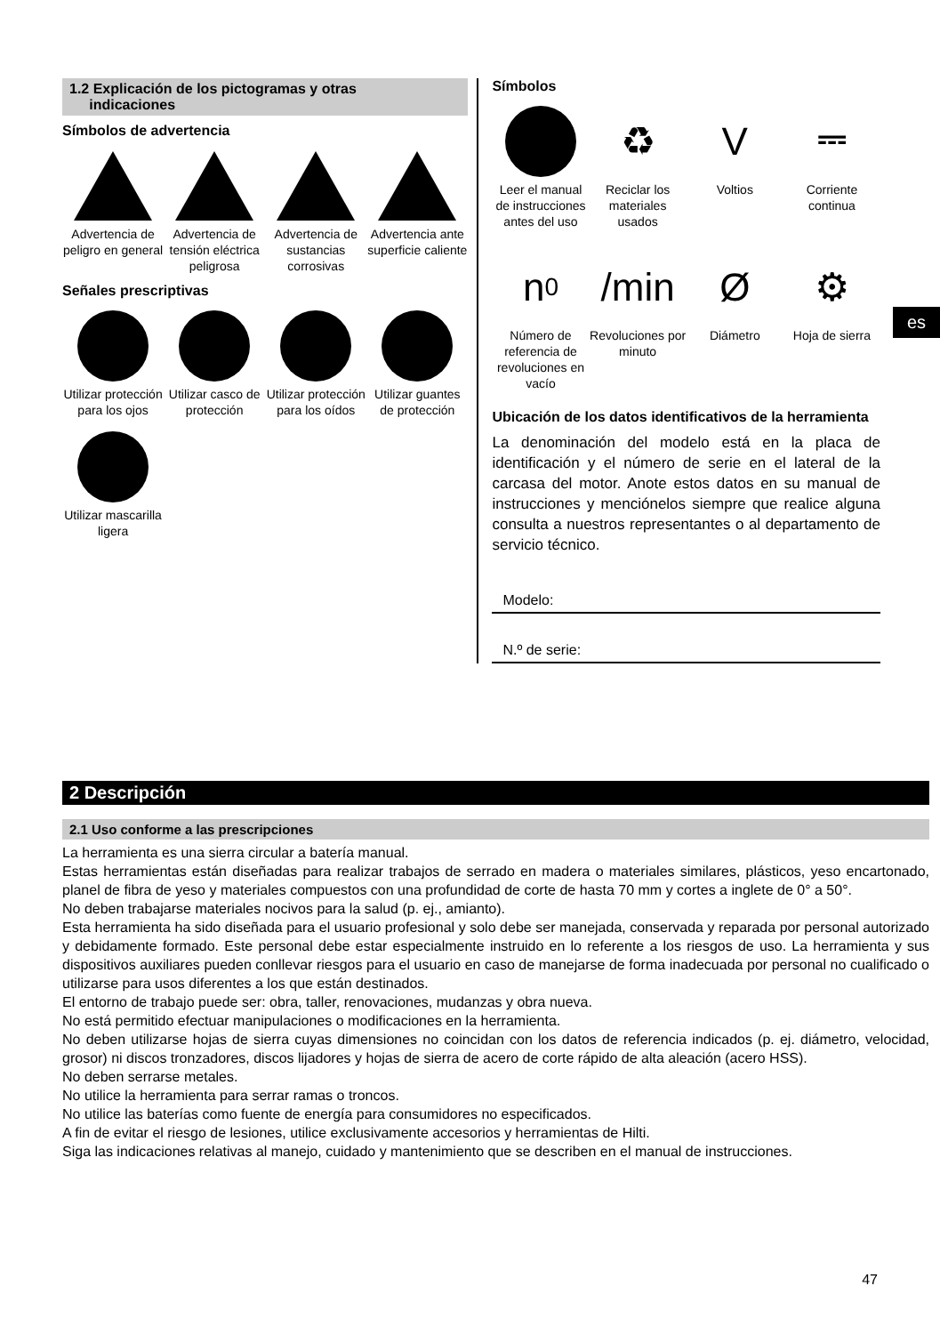1.2 Explicación de los pictogramas y otras
indicaciones
Símbolos de advertencia
Advertencia de peligro en general
Advertencia de tensión eléctrica peligrosa
Advertencia de sustancias corrosivas
Advertencia ante superficie caliente
Señales prescriptivas
Utilizar protección para los ojos
Utilizar casco de protección
Utilizar protección para los oídos
Utilizar guantes de protección
Utilizar mascarilla ligera
Símbolos
Leer el manual de instrucciones antes del uso
♻
Reciclar los materiales usados
V
Voltios
⎓
Corriente continua
n<sub>0</sub>
Número de referencia de revoluciones en vacío
/min
Revoluciones por minuto
Ø
Diámetro
⚙
Hoja de sierra
Ubicación de los datos identificativos de la herramienta
La denominación del modelo está en la placa de identificación y el número de serie en el lateral de la carcasa del motor. Anote estos datos en su manual de instrucciones y menciónelos siempre que realice alguna consulta a nuestros representantes o al departamento de servicio técnico.
Modelo:
N.º de serie:
es
2 Descripción
2.1 Uso conforme a las prescripciones
La herramienta es una sierra circular a batería manual.
Estas herramientas están diseñadas para realizar trabajos de serrado en madera o materiales similares, plásticos, yeso encartonado, planel de fibra de yeso y materiales compuestos con una profundidad de corte de hasta 70 mm y cortes a inglete de 0° a 50°.
No deben trabajarse materiales nocivos para la salud (p. ej., amianto).
Esta herramienta ha sido diseñada para el usuario profesional y solo debe ser manejada, conservada y reparada por personal autorizado y debidamente formado. Este personal debe estar especialmente instruido en lo referente a los riesgos de uso. La herramienta y sus dispositivos auxiliares pueden conllevar riesgos para el usuario en caso de manejarse de forma inadecuada por personal no cualificado o utilizarse para usos diferentes a los que están destinados.
El entorno de trabajo puede ser: obra, taller, renovaciones, mudanzas y obra nueva.
No está permitido efectuar manipulaciones o modificaciones en la herramienta.
No deben utilizarse hojas de sierra cuyas dimensiones no coincidan con los datos de referencia indicados (p. ej. diámetro, velocidad, grosor) ni discos tronzadores, discos lijadores y hojas de sierra de acero de corte rápido de alta aleación (acero HSS).
No deben serrarse metales.
No utilice la herramienta para serrar ramas o troncos.
No utilice las baterías como fuente de energía para consumidores no especificados.
A fin de evitar el riesgo de lesiones, utilice exclusivamente accesorios y herramientas de Hilti.
Siga las indicaciones relativas al manejo, cuidado y mantenimiento que se describen en el manual de instrucciones.
47